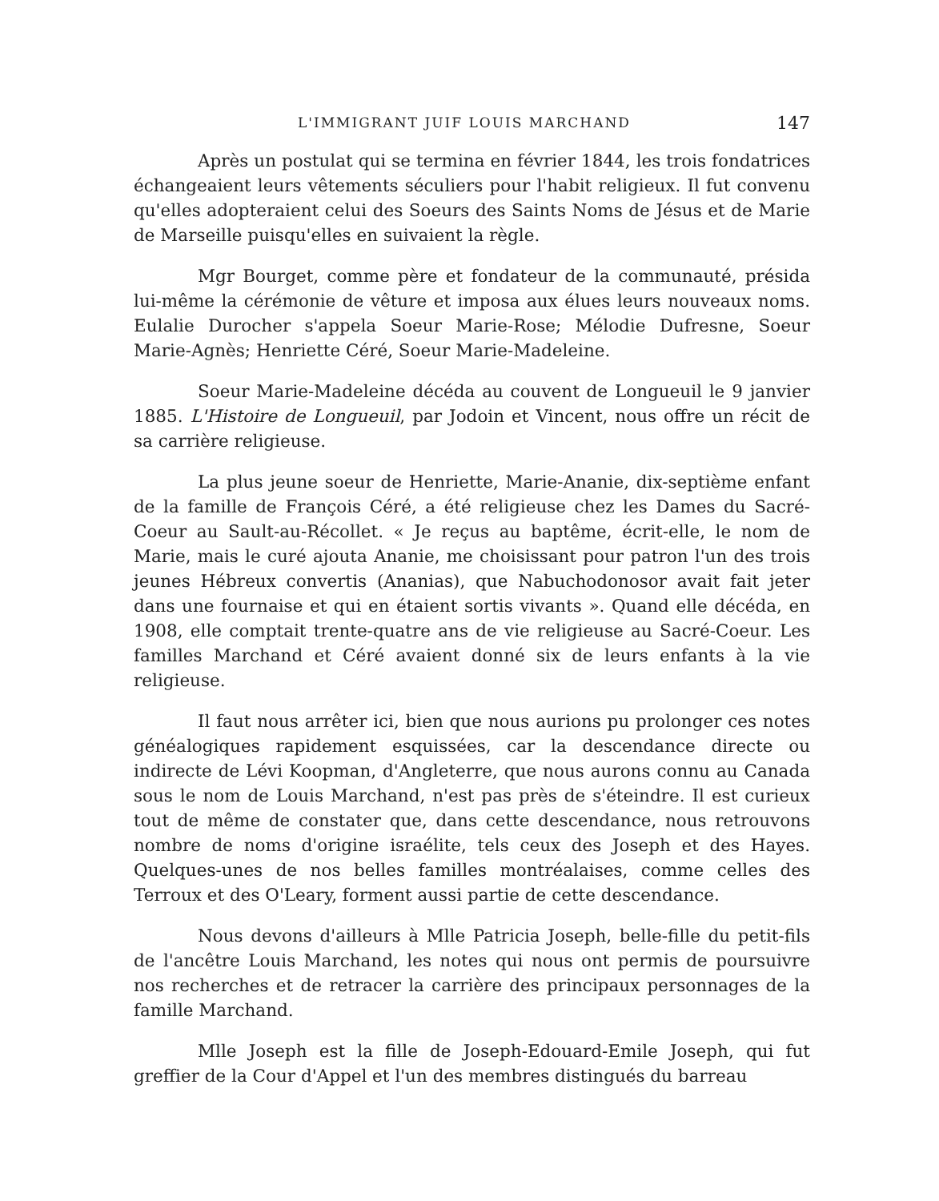L'IMMIGRANT JUIF LOUIS MARCHAND 147
Après un postulat qui se termina en février 1844, les trois fondatrices échangeaient leurs vêtements séculiers pour l'habit religieux. Il fut convenu qu'elles adopteraient celui des Soeurs des Saints Noms de Jésus et de Marie de Marseille puisqu'elles en suivaient la règle.
Mgr Bourget, comme père et fondateur de la communauté, présida lui-même la cérémonie de vêture et imposa aux élues leurs nouveaux noms. Eulalie Durocher s'appela Soeur Marie-Rose; Mélodie Dufresne, Soeur Marie-Agnès; Henriette Céré, Soeur Marie-Madeleine.
Soeur Marie-Madeleine décéda au couvent de Longueuil le 9 janvier 1885. L'Histoire de Longueuil, par Jodoin et Vincent, nous offre un récit de sa carrière religieuse.
La plus jeune soeur de Henriette, Marie-Ananie, dix-septième enfant de la famille de François Céré, a été religieuse chez les Dames du Sacré-Coeur au Sault-au-Récollet. « Je reçus au baptême, écrit-elle, le nom de Marie, mais le curé ajouta Ananie, me choisissant pour patron l'un des trois jeunes Hébreux convertis (Ananias), que Nabuchodonosor avait fait jeter dans une fournaise et qui en étaient sortis vivants ». Quand elle décéda, en 1908, elle comptait trente-quatre ans de vie religieuse au Sacré-Coeur. Les familles Marchand et Céré avaient donné six de leurs enfants à la vie religieuse.
Il faut nous arrêter ici, bien que nous aurions pu prolonger ces notes généalogiques rapidement esquissées, car la descendance directe ou indirecte de Lévi Koopman, d'Angleterre, que nous aurons connu au Canada sous le nom de Louis Marchand, n'est pas près de s'éteindre. Il est curieux tout de même de constater que, dans cette descendance, nous retrouvons nombre de noms d'origine israélite, tels ceux des Joseph et des Hayes. Quelques-unes de nos belles familles montréalaises, comme celles des Terroux et des O'Leary, forment aussi partie de cette descendance.
Nous devons d'ailleurs à Mlle Patricia Joseph, belle-fille du petit-fils de l'ancêtre Louis Marchand, les notes qui nous ont permis de poursuivre nos recherches et de retracer la carrière des principaux personnages de la famille Marchand.
Mlle Joseph est la fille de Joseph-Edouard-Emile Joseph, qui fut greffier de la Cour d'Appel et l'un des membres distingués du barreau